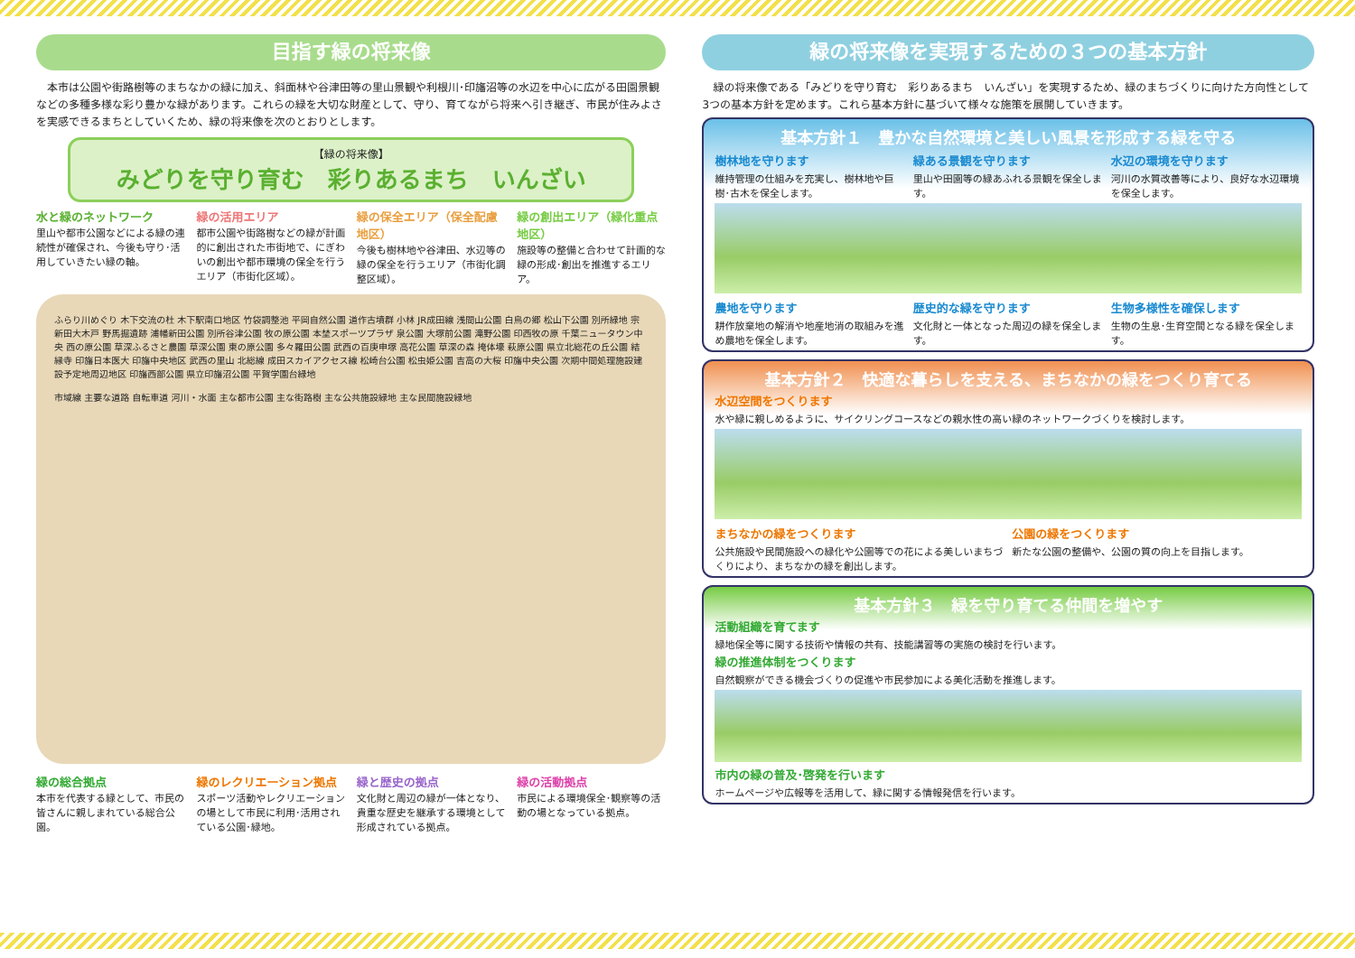目指す緑の将来像
　本市は公園や街路樹等のまちなかの緑に加え、斜面林や谷津田等の里山景観や利根川･印旛沼等の水辺を中心に広がる田園景観などの多種多様な彩り豊かな緑があります。これらの緑を大切な財産として、守り、育てながら将来へ引き継ぎ、市民が住みよさを実感できるまちとしていくため、緑の将来像を次のとおりとします。
【緑の将来像】
みどりを守り育む　彩りあるまち　いんざい
水と緑のネットワーク
里山や都市公園などによる緑の連続性が確保され、今後も守り･活用していきたい緑の軸。
緑の活用エリア
都市公園や街路樹などの緑が計画的に創出された市街地で、にぎわいの創出や都市環境の保全を行うエリア（市街化区域）。
緑の保全エリア（保全配慮地区）
今後も樹林地や谷津田、水辺等の緑の保全を行うエリア（市街化調整区域）。
緑の創出エリア（緑化重点地区）
施設等の整備と合わせて計画的な緑の形成･創出を推進するエリア。
ふらり川めぐり 木下交流の杜 木下駅南口地区 竹袋調整池 平岡自然公園 道作古墳群 小林 JR成田線 浅間山公園 白鳥の郷 松山下公園 別所緑地 宗新田大木戸 野馬掘遺跡 浦幡新田公園 別所谷津公園 牧の原公園 本埜スポーツプラザ 泉公園 大塚前公園 滝野公園 印西牧の原 千葉ニュータウン中央 西の原公園 草深ふるさと農園 草深公園 東の原公園 多々羅田公園 武西の百庚申塚 高花公園 草深の森 掩体壕 萩原公園 県立北総花の丘公園 結縁寺 印旛日本医大 印旛中央地区 武西の里山 北総線 成田スカイアクセス線 松崎台公園 松虫姫公園 吉高の大桜 印旛中央公園 次期中間処理施設建設予定地周辺地区 印旛西部公園 県立印旛沼公園 平賀学園台緑地
市域線 主要な道路 自転車道 河川・水面 主な都市公園 主な街路樹 主な公共施設緑地 主な民間施設緑地
緑の総合拠点
本市を代表する緑として、市民の皆さんに親しまれている総合公園。
緑のレクリエーション拠点
スポーツ活動やレクリエーションの場として市民に利用･活用されている公園･緑地。
緑と歴史の拠点
文化財と周辺の緑が一体となり、貴重な歴史を継承する環境として形成されている拠点。
緑の活動拠点
市民による環境保全･観察等の活動の場となっている拠点。
緑の将来像を実現するための３つの基本方針
　緑の将来像である「みどりを守り育む　彩りあるまち　いんざい」を実現するため、緑のまちづくりに向けた方向性として3つの基本方針を定めます。これら基本方針に基づいて様々な施策を展開していきます。
基本方針１　豊かな自然環境と美しい風景を形成する緑を守る
樹林地を守ります
維持管理の仕組みを充実し、樹林地や巨樹･古木を保全します。
緑ある景観を守ります
里山や田園等の緑あふれる景観を保全します。
水辺の環境を守ります
河川の水質改善等により、良好な水辺環境を保全します。
農地を守ります
耕作放棄地の解消や地産地消の取組みを進め農地を保全します。
歴史的な緑を守ります
文化財と一体となった周辺の緑を保全します。
生物多様性を確保します
生物の生息･生育空間となる緑を保全します。
基本方針２　快適な暮らしを支える、まちなかの緑をつくり育てる
水辺空間をつくります
水や緑に親しめるように、サイクリングコースなどの親水性の高い緑のネットワークづくりを検討します。
まちなかの緑をつくります
公共施設や民間施設への緑化や公園等での花による美しいまちづくりにより、まちなかの緑を創出します。
公園の緑をつくります
新たな公園の整備や、公園の質の向上を目指します。
基本方針３　緑を守り育てる仲間を増やす
活動組織を育てます
緑地保全等に関する技術や情報の共有、技能講習等の実施の検討を行います。
緑の推進体制をつくります
自然観察ができる機会づくりの促進や市民参加による美化活動を推進します。
市内の緑の普及･啓発を行います
ホームページや広報等を活用して、緑に関する情報発信を行います。